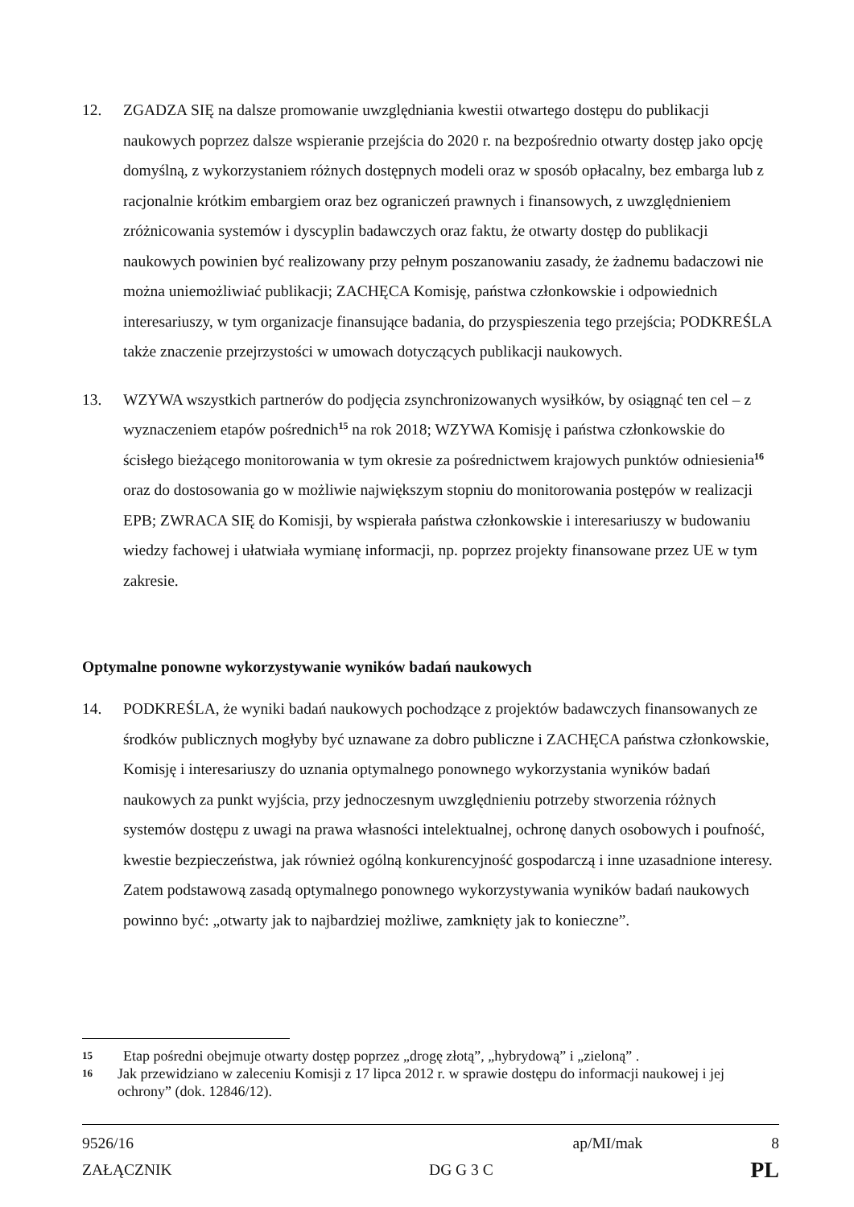12. ZGADZA SIĘ na dalsze promowanie uwzględniania kwestii otwartego dostępu do publikacji naukowych poprzez dalsze wspieranie przejścia do 2020 r. na bezpośrednio otwarty dostęp jako opcję domyślną, z wykorzystaniem różnych dostępnych modeli oraz w sposób opłacalny, bez embarga lub z racjonalnie krótkim embargiem oraz bez ograniczeń prawnych i finansowych, z uwzględnieniem zróżnicowania systemów i dyscyplin badawczych oraz faktu, że otwarty dostęp do publikacji naukowych powinien być realizowany przy pełnym poszanowaniu zasady, że żadnemu badaczowi nie można uniemożliwiać publikacji; ZACHĘCA Komisję, państwa członkowskie i odpowiednich interesariuszy, w tym organizacje finansujące badania, do przyspieszenia tego przejścia; PODKREŚLA także znaczenie przejrzystości w umowach dotyczących publikacji naukowych.
13. WZYWA wszystkich partnerów do podjęcia zsynchronizowanych wysiłków, by osiągnąć ten cel – z wyznaczeniem etapów pośrednich<sup>15</sup> na rok 2018; WZYWA Komisję i państwa członkowskie do ścisłego bieżącego monitorowania w tym okresie za pośrednictwem krajowych punktów odniesienia<sup>16</sup> oraz do dostosowania go w możliwie największym stopniu do monitorowania postępów w realizacji EPB; ZWRACA SIĘ do Komisji, by wspierała państwa członkowskie i interesariuszy w budowaniu wiedzy fachowej i ułatwiała wymianę informacji, np. poprzez projekty finansowane przez UE w tym zakresie.
Optymalne ponowne wykorzystywanie wyników badań naukowych
14. PODKREŚLA, że wyniki badań naukowych pochodzące z projektów badawczych finansowanych ze środków publicznych mogłyby być uznawane za dobro publiczne i ZACHĘCA państwa członkowskie, Komisję i interesariuszy do uznania optymalnego ponownego wykorzystania wyników badań naukowych za punkt wyjścia, przy jednoczesnym uwzględnieniu potrzeby stworzenia różnych systemów dostępu z uwagi na prawa własności intelektualnej, ochronę danych osobowych i poufność, kwestie bezpieczeństwa, jak również ogólną konkurencyjność gospodarczą i inne uzasadnione interesy. Zatem podstawową zasadą optymalnego ponownego wykorzystywania wyników badań naukowych powinno być: „otwarty jak to najbardziej możliwe, zamknięty jak to konieczne”.
15
Etap pośredni obejmuje otwarty dostęp poprzez „drogę złotą”, „hybrydową” i „zieloną” .
16
Jak przewidziano w zaleceniu Komisji z 17 lipca 2012 r. w sprawie dostępu do informacji naukowej i jej ochrony” (dok. 12846/12).
9526/16 ap/MI/mak 8
ZAŁĄCZNIK DG G 3 C PL